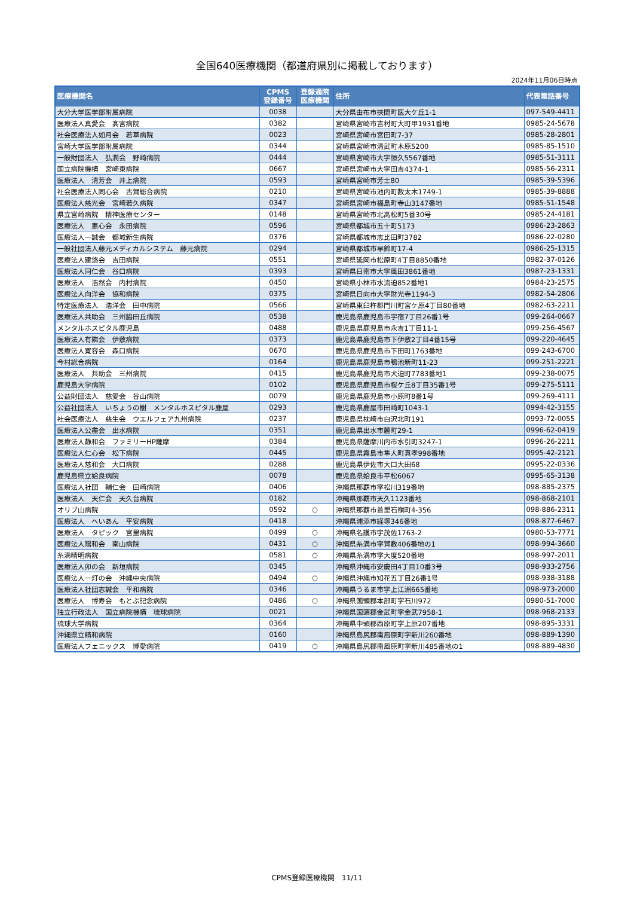全国640医療機関（都道府県別に掲載しております）
2024年11月06日時点
| 医療機関名 | CPMS 登録番号 | 登録通院 医療機関 | 住所 | 代表電話番号 |
| --- | --- | --- | --- | --- |
| 大分大学医学部附属病院 | 0038 | | 大分県由布市挾間町医大ケ丘1-1 | 097-549-4411 |
| 医療法人真愛会 髙宮病院 | 0382 | | 宮崎県宮崎市吉村町大町甲1931番地 | 0985-24-5678 |
| 社会医療法人如月会 若草病院 | 0023 | | 宮崎県宮崎市宮田町7-37 | 0985-28-2801 |
| 宮崎大学医学部附属病院 | 0344 | | 宮崎県宮崎市清武町木原5200 | 0985-85-1510 |
| 一般財団法人 弘潤会 野崎病院 | 0444 | | 宮崎県宮崎市大字恒久5567番地 | 0985-51-3111 |
| 国立病院機構 宮崎東病院 | 0667 | | 宮崎県宮崎市大字田吉4374-1 | 0985-56-2311 |
| 医療法人 清芳会 井上病院 | 0593 | | 宮崎県宮崎市芳士80 | 0985-39-5396 |
| 社会医療法人同心会 古賀総合病院 | 0210 | | 宮崎県宮崎市池内町数太木1749-1 | 0985-39-8888 |
| 医療法人慈光会 宮崎若久病院 | 0347 | | 宮崎県宮崎市福島町寺山3147番地 | 0985-51-1548 |
| 県立宮崎病院 精神医療センター | 0148 | | 宮崎県宮崎市北高松町5番30号 | 0985-24-4181 |
| 医療法人 恵心会 永田病院 | 0596 | | 宮崎県都城市五十町5173 | 0986-23-2863 |
| 医療法人一誠会 都城新生病院 | 0376 | | 宮崎県都城市志比田町3782 | 0986-22-0280 |
| 一般社団法人藤元メディカルシステム 藤元病院 | 0294 | | 宮崎県都城市早鈴町17-4 | 0986-25-1315 |
| 医療法人建悠会 吉田病院 | 0551 | | 宮崎県延岡市松原町4丁目8850番地 | 0982-37-0126 |
| 医療法人同仁会 谷口病院 | 0393 | | 宮崎県日南市大字風田3861番地 | 0987-23-1331 |
| 医療法人 浩然会 内村病院 | 0450 | | 宮崎県小林市水流迫852番地1 | 0984-23-2575 |
| 医療法人向洋会 協和病院 | 0375 | | 宮崎県日向市大字財光寺1194-3 | 0982-54-2806 |
| 特定医療法人 浩洋会 田中病院 | 0566 | | 宮崎県東臼杵郡門川町宮ケ原4丁目80番地 | 0982-63-2211 |
| 医療法人共助会 三州脇田丘病院 | 0538 | | 鹿児島県鹿児島市宇宿7丁目26番1号 | 099-264-0667 |
| メンタルホスピタル鹿児島 | 0488 | | 鹿児島県鹿児島市永吉1丁目11-1 | 099-256-4567 |
| 医療法人有隣会 伊敷病院 | 0373 | | 鹿児島県鹿児島市下伊敷2丁目4番15号 | 099-220-4645 |
| 医療法人寛容会 森口病院 | 0670 | | 鹿児島県鹿児島市下田町1763番地 | 099-243-6700 |
| 今村総合病院 | 0164 | | 鹿児島県鹿児島市鴨池新町11-23 | 099-251-2221 |
| 医療法人 共助会 三州病院 | 0415 | | 鹿児島県鹿児島市犬迫町7783番地1 | 099-238-0075 |
| 鹿児島大学病院 | 0102 | | 鹿児島県鹿児島市桜ケ丘8丁目35番1号 | 099-275-5111 |
| 公益財団法人 慈愛会 谷山病院 | 0079 | | 鹿児島県鹿児島市小原町8番1号 | 099-269-4111 |
| 公益社団法人 いちょうの樹 メンタルホスピタル鹿屋 | 0293 | | 鹿児島県鹿屋市田崎町1043-1 | 0994-42-3155 |
| 社会医療法人 慈生会 ウエルフェア九州病院 | 0237 | | 鹿児島県枕崎市白沢北町191 | 0993-72-0055 |
| 医療法人公盡会 出水病院 | 0351 | | 鹿児島県出水市麓町29-1 | 0996-62-0419 |
| 医療法人静和会 ファミリーHP薩摩 | 0384 | | 鹿児島県薩摩川内市水引町3247-1 | 0996-26-2211 |
| 医療法人仁心会 松下病院 | 0445 | | 鹿児島県霧島市隼人町真孝998番地 | 0995-42-2121 |
| 医療法人慈和会 大口病院 | 0288 | | 鹿児島県伊佐市大口大田68 | 0995-22-0336 |
| 鹿児島県立姶良病院 | 0078 | | 鹿児島県姶良市平松6067 | 0995-65-3138 |
| 医療法人社団 輔仁会 田崎病院 | 0406 | | 沖縄県那覇市字松川319番地 | 098-885-2375 |
| 医療法人 天仁会 天久台病院 | 0182 | | 沖縄県那覇市天久1123番地 | 098-868-2101 |
| オリブ山病院 | 0592 | ○ | 沖縄県那覇市首里石嶺町4-356 | 098-886-2311 |
| 医療法人 へいあん 平安病院 | 0418 | | 沖縄県浦添市経塚346番地 | 098-877-6467 |
| 医療法人 タピック 宮里病院 | 0499 | ○ | 沖縄県名護市宇茂佐1763-2 | 0980-53-7771 |
| 医療法人陽和会 南山病院 | 0431 | ○ | 沖縄県糸満市字賀数406番地の1 | 098-994-3660 |
| 糸満晴明病院 | 0581 | ○ | 沖縄県糸満市字大度520番地 | 098-997-2011 |
| 医療法人卯の会 新垣病院 | 0345 | | 沖縄県沖縄市安慶田4丁目10番3号 | 098-933-2756 |
| 医療法人一灯の会 沖縄中央病院 | 0494 | ○ | 沖縄県沖縄市知花五丁目26番1号 | 098-938-3188 |
| 医療法人社団志誠会 平和病院 | 0346 | | 沖縄県うるま市字上江洲665番地 | 098-973-2000 |
| 医療法人 博寿会 もとぶ記念病院 | 0486 | ○ | 沖縄県国頭郡本部町字石川972 | 0980-51-7000 |
| 独立行政法人 国立病院機構 琉球病院 | 0021 | | 沖縄県国頭郡金武町字金武7958-1 | 098-968-2133 |
| 琉球大学病院 | 0364 | | 沖縄県中頭郡西原町字上原207番地 | 098-895-3331 |
| 沖縄県立精和病院 | 0160 | | 沖縄県島尻郡南風原町字新川260番地 | 098-889-1390 |
| 医療法人フェニックス 博愛病院 | 0419 | ○ | 沖縄県島尻郡南風原町字新川485番地の1 | 098-889-4830 |
CPMS登録医療機関　11/11